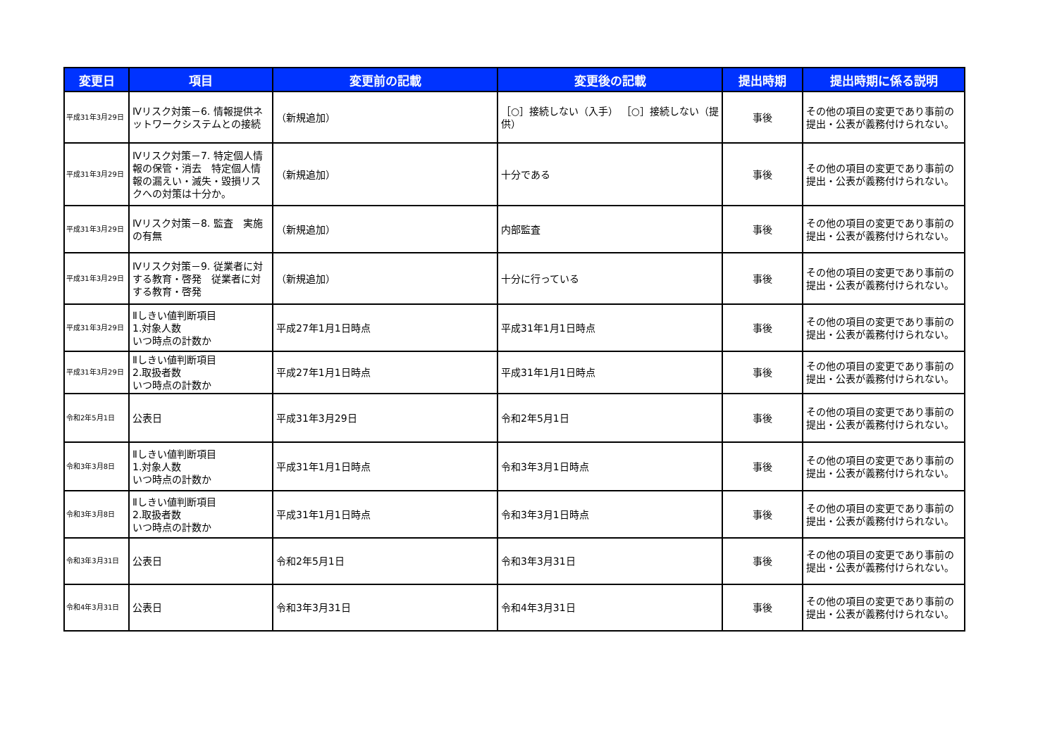| 変更日 | 項目 | 変更前の記載 | 変更後の記載 | 提出時期 | 提出時期に係る説明 |
| --- | --- | --- | --- | --- | --- |
| 平成31年3月29日 | Ⅳリスク対策－6. 情報提供ネットワークシステムとの接続 | （新規追加） | ［○］接続しない（入手） ［○］接続しない（提供） | 事後 | その他の項目の変更であり事前の提出・公表が義務付けられない。 |
| 平成31年3月29日 | Ⅳリスク対策－7. 特定個人情報の保管・消去 特定個人情報の漏えい・滅失・毀損リスクへの対策は十分か。 | （新規追加） | 十分である | 事後 | その他の項目の変更であり事前の提出・公表が義務付けられない。 |
| 平成31年3月29日 | Ⅳリスク対策－8. 監査 実施の有無 | （新規追加） | 内部監査 | 事後 | その他の項目の変更であり事前の提出・公表が義務付けられない。 |
| 平成31年3月29日 | Ⅳリスク対策－9. 従業者に対する教育・啓発 従業者に対する教育・啓発 | （新規追加） | 十分に行っている | 事後 | その他の項目の変更であり事前の提出・公表が義務付けられない。 |
| 平成31年3月29日 | Ⅱしきい値判断項目 1.対象人数 いつ時点の計数か | 平成27年1月1日時点 | 平成31年1月1日時点 | 事後 | その他の項目の変更であり事前の提出・公表が義務付けられない。 |
| 平成31年3月29日 | Ⅱしきい値判断項目 2.取扱者数 いつ時点の計数か | 平成27年1月1日時点 | 平成31年1月1日時点 | 事後 | その他の項目の変更であり事前の提出・公表が義務付けられない。 |
| 令和2年5月1日 | 公表日 | 平成31年3月29日 | 令和2年5月1日 | 事後 | その他の項目の変更であり事前の提出・公表が義務付けられない。 |
| 令和3年3月8日 | Ⅱしきい値判断項目 1.対象人数 いつ時点の計数か | 平成31年1月1日時点 | 令和3年3月1日時点 | 事後 | その他の項目の変更であり事前の提出・公表が義務付けられない。 |
| 令和3年3月8日 | Ⅱしきい値判断項目 2.取扱者数 いつ時点の計数か | 平成31年1月1日時点 | 令和3年3月1日時点 | 事後 | その他の項目の変更であり事前の提出・公表が義務付けられない。 |
| 令和3年3月31日 | 公表日 | 令和2年5月1日 | 令和3年3月31日 | 事後 | その他の項目の変更であり事前の提出・公表が義務付けられない。 |
| 令和4年3月31日 | 公表日 | 令和3年3月31日 | 令和4年3月31日 | 事後 | その他の項目の変更であり事前の提出・公表が義務付けられない。 |